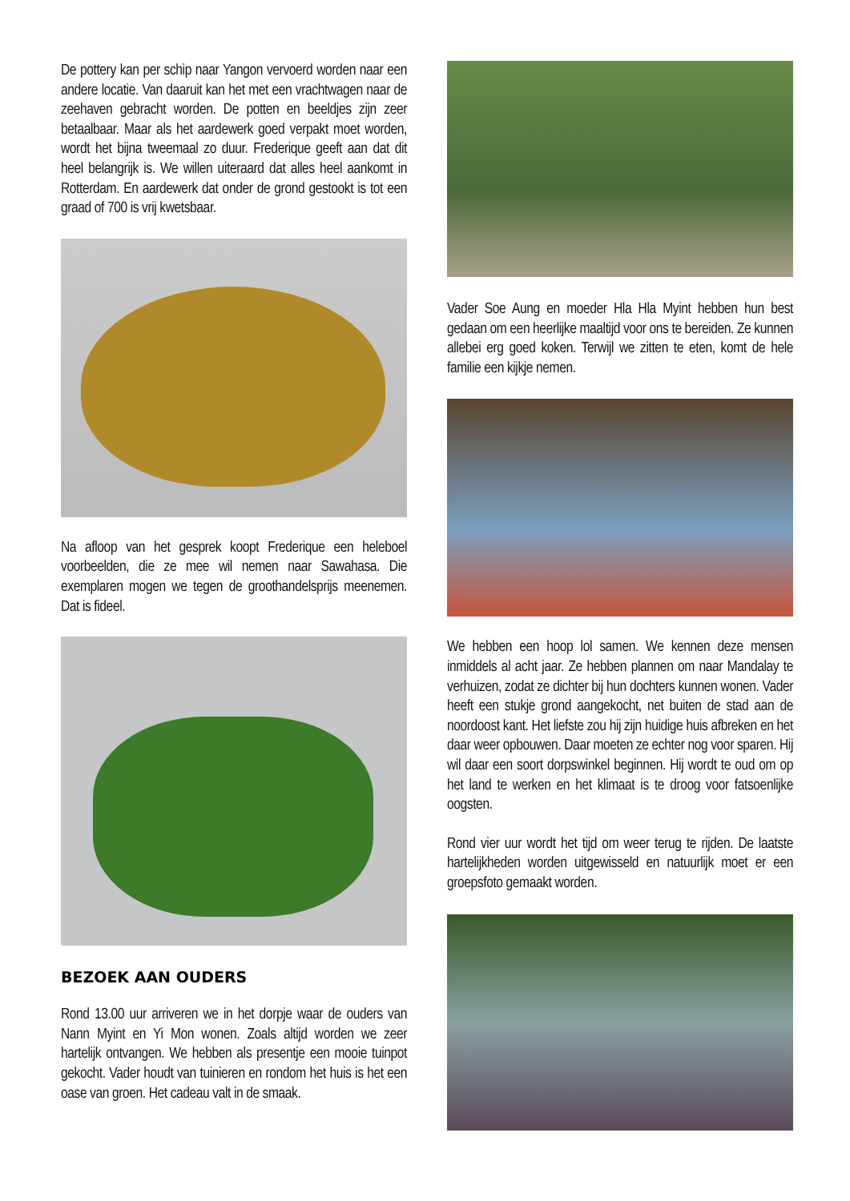De pottery kan per schip naar Yangon vervoerd worden naar een andere locatie. Van daaruit kan het met een vrachtwagen naar de zeehaven gebracht worden. De potten en beeldjes zijn zeer betaalbaar. Maar als het aardewerk goed verpakt moet worden, wordt het bijna tweemaal zo duur. Frederique geeft aan dat dit heel belangrijk is. We willen uiteraard dat alles heel aankomt in Rotterdam. En aardewerk dat onder de grond gestookt is tot een graad of 700 is vrij kwetsbaar.
Na afloop van het gesprek koopt Frederique een heleboel voorbeelden, die ze mee wil nemen naar Sawahasa. Die exemplaren mogen we tegen de groothandelsprijs meenemen. Dat is fideel.
BEZOEK AAN OUDERS
Rond 13.00 uur arriveren we in het dorpje waar de ouders van Nann Myint en Yi Mon wonen. Zoals altijd worden we zeer hartelijk ontvangen. We hebben als presentje een mooie tuinpot gekocht. Vader houdt van tuinieren en rondom het huis is het een oase van groen. Het cadeau valt in de smaak.
Vader Soe Aung en moeder Hla Hla Myint hebben hun best gedaan om een heerlijke maaltijd voor ons te bereiden. Ze kunnen allebei erg goed koken. Terwijl we zitten te eten, komt de hele familie een kijkje nemen.
We hebben een hoop lol samen. We kennen deze mensen inmiddels al acht jaar. Ze hebben plannen om naar Mandalay te verhuizen, zodat ze dichter bij hun dochters kunnen wonen. Vader heeft een stukje grond aangekocht, net buiten de stad aan de noordoost kant. Het liefste zou hij zijn huidige huis afbreken en het daar weer opbouwen. Daar moeten ze echter nog voor sparen. Hij wil daar een soort dorpswinkel beginnen. Hij wordt te oud om op het land te werken en het klimaat is te droog voor fatsoenlijke oogsten.
Rond vier uur wordt het tijd om weer terug te rijden. De laatste hartelijkheden worden uitgewisseld en natuurlijk moet er een groepsfoto gemaakt worden.